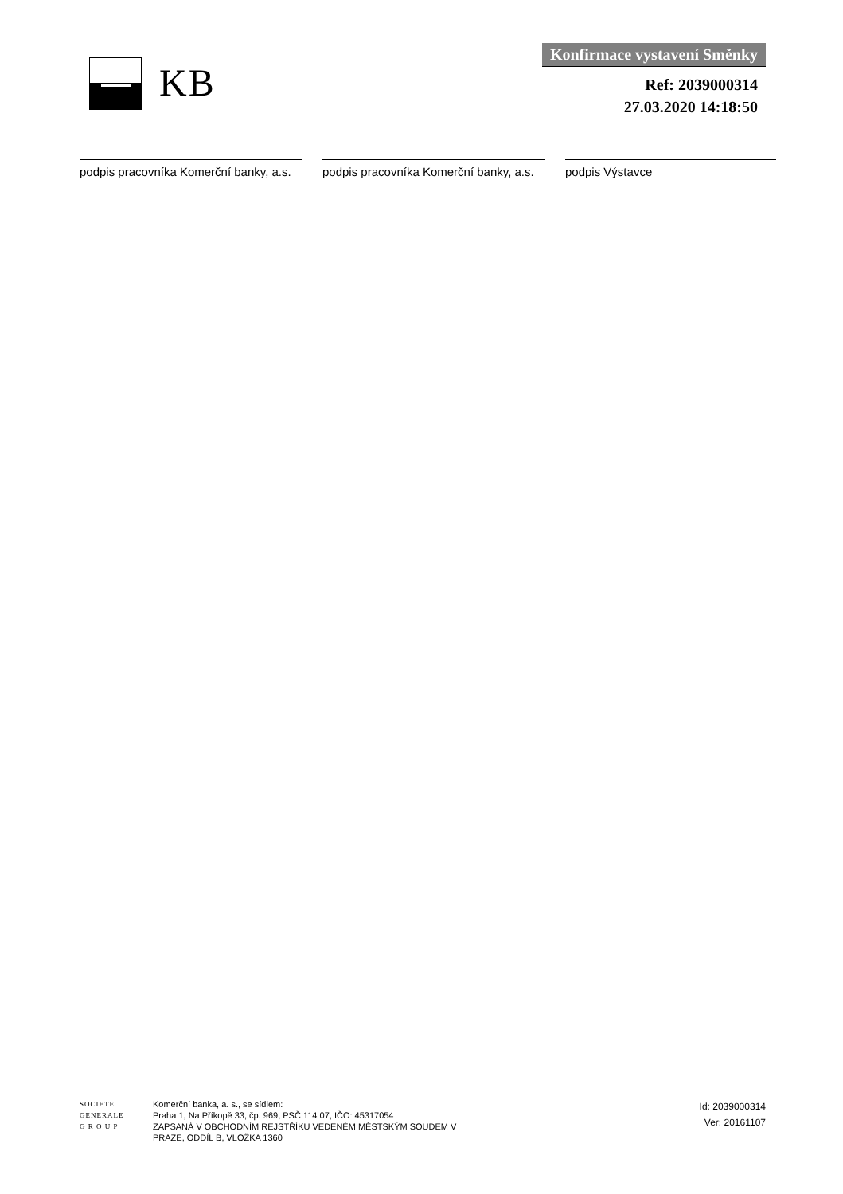KB
Konfirmace vystavení Směnky
Ref: 2039000314
27.03.2020 14:18:50
podpis pracovníka Komerční banky, a.s.
podpis pracovníka Komerční banky, a.s.
podpis Výstavce
SOCIETE
GENERALE
G R O U P
Komerční banka, a. s., se sídlem:
Praha 1, Na Příkopě 33, čp. 969, PSČ 114 07, IČO: 45317054
ZAPSANÁ V OBCHODNÍM REJSTŘÍKU VEDENÉM MĚSTSKÝM SOUDEM V
PRAZE, ODDÍL B, VLOŽKA 1360
Id: 2039000314
Ver: 20161107